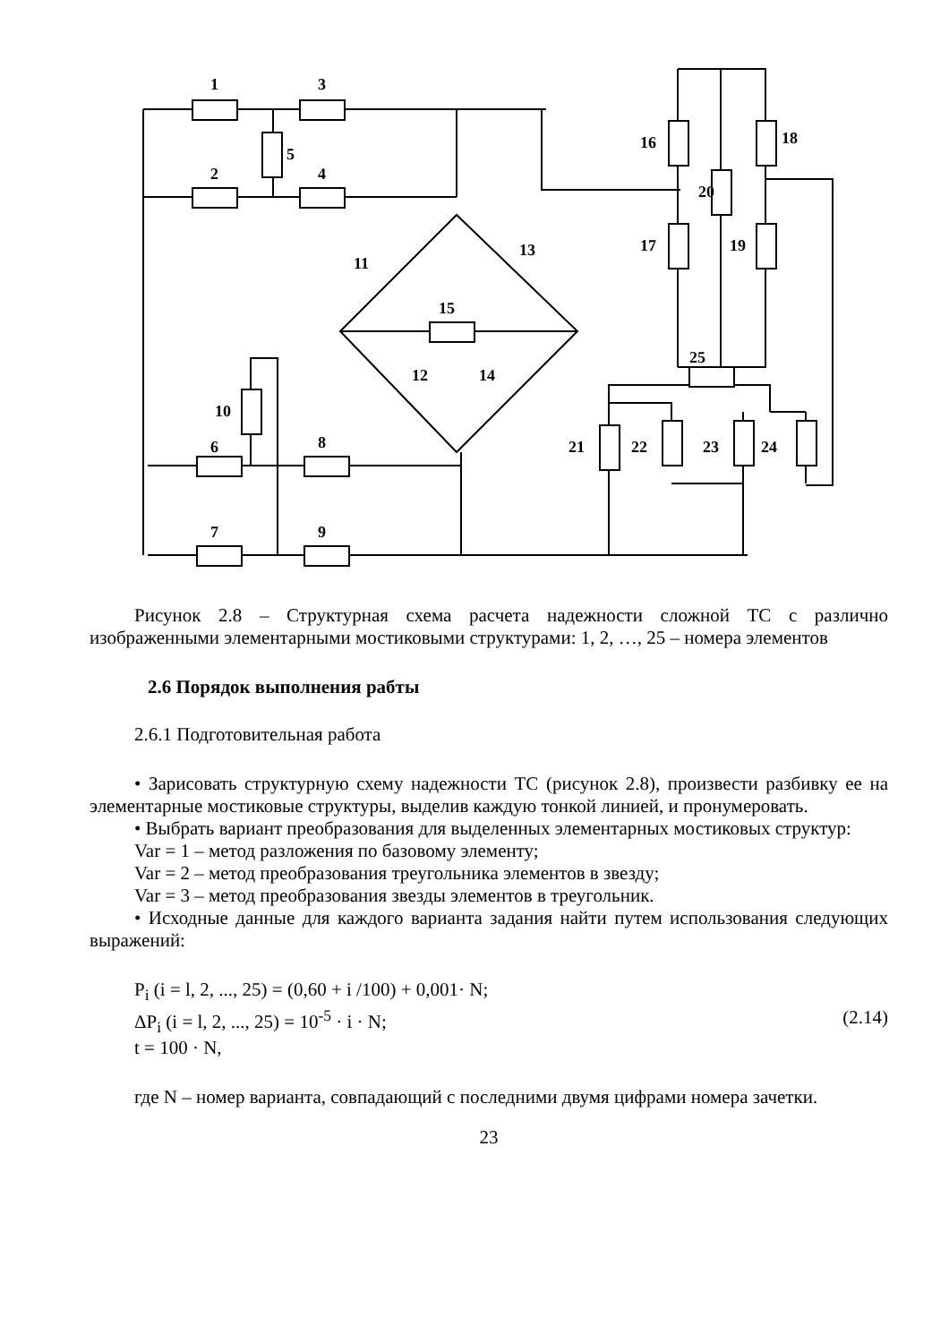1
3
5
2
4
16
18
20
17
19
11
13
15
12
14
10
6
8
7
9
25
21
22
23
24
Рисунок 2.8 – Структурная схема расчета надежности сложной ТС с различно изображенными элементарными мостиковыми структурами: 1, 2, …, 25 – номера элементов
2.6 Порядок выполнения рабты
2.6.1 Подготовительная работа
• Зарисовать структурную схему надежности ТС (рисунок 2.8), произвести разбивку ее на элементарные мостиковые структуры, выделив каждую тонкой линией, и пронумеровать.
• Выбрать вариант преобразования для выделенных элементарных мостиковых структур:
Var = 1 – метод разложения по базовому элементу;
Var = 2 – метод преобразования треугольника элементов в звезду;
Var = 3 – метод преобразования звезды элементов в треугольник.
• Исходные данные для каждого варианта задания найти путем использования следующих выражений:
P<sub>i</sub> (i = l, 2, ..., 25) = (0,60 + i /100) + 0,001· N;
ΔP<sub>i</sub> (i = l, 2, ..., 25) = 10<sup>-5</sup> · i · N; (2.14)
t = 100 · N,
где N – номер варианта, совпадающий с последними двумя цифрами номера зачетки.
23